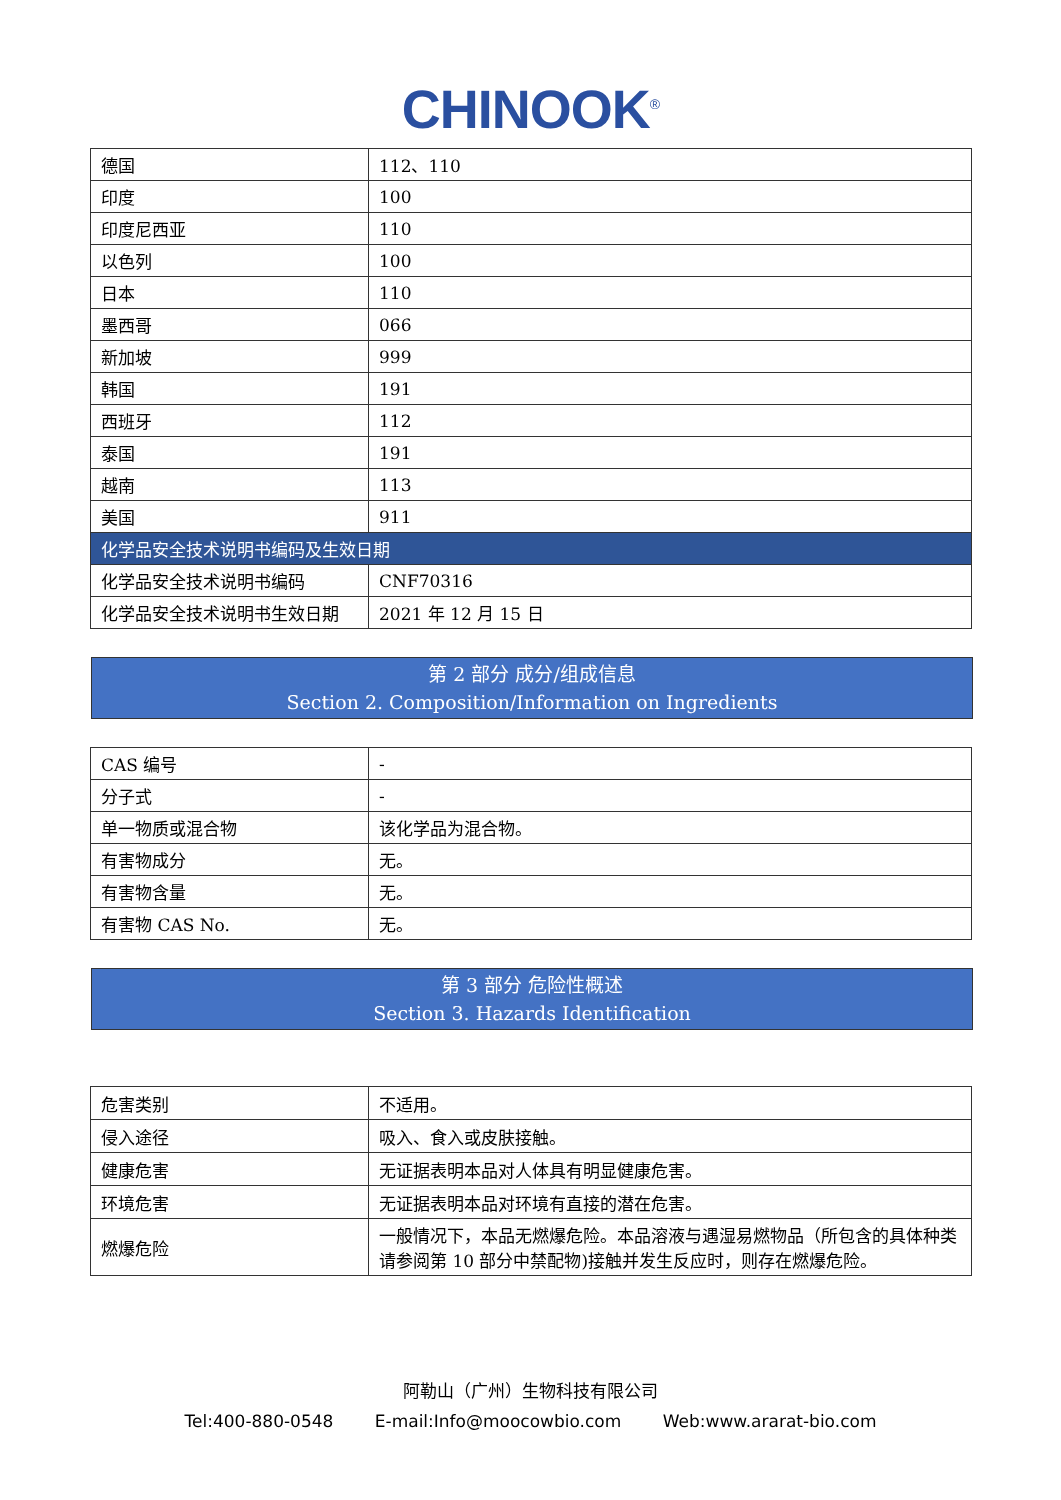CHINOOK<sup>®</sup>
| 德国 | 112、110 |
| 印度 | 100 |
| 印度尼西亚 | 110 |
| 以色列 | 100 |
| 日本 | 110 |
| 墨西哥 | 066 |
| 新加坡 | 999 |
| 韩国 | 191 |
| 西班牙 | 112 |
| 泰国 | 191 |
| 越南 | 113 |
| 美国 | 911 |
| 化学品安全技术说明书编码及生效日期 | |
| 化学品安全技术说明书编码 | CNF70316 |
| 化学品安全技术说明书生效日期 | 2021 年 12 月 15 日 |
第 2 部分 成分/组成信息
Section 2. Composition/Information on Ingredients
| CAS 编号 | - |
| 分子式 | - |
| 单一物质或混合物 | 该化学品为混合物。 |
| 有害物成分 | 无。 |
| 有害物含量 | 无。 |
| 有害物 CAS No. | 无。 |
第 3 部分 危险性概述
Section 3. Hazards Identification
| 危害类别 | 不适用。 |
| 侵入途径 | 吸入、食入或皮肤接触。 |
| 健康危害 | 无证据表明本品对人体具有明显健康危害。 |
| 环境危害 | 无证据表明本品对环境有直接的潜在危害。 |
| 燃爆危险 | 一般情况下，本品无燃爆危险。本品溶液与遇湿易燃物品（所包含的具体种类请参阅第 10 部分中禁配物)接触并发生反应时，则存在燃爆危险。 |
阿勒山（广州）生物科技有限公司
Tel:400-880-0548 E-mail:Info@moocowbio.com Web:www.ararat-bio.com